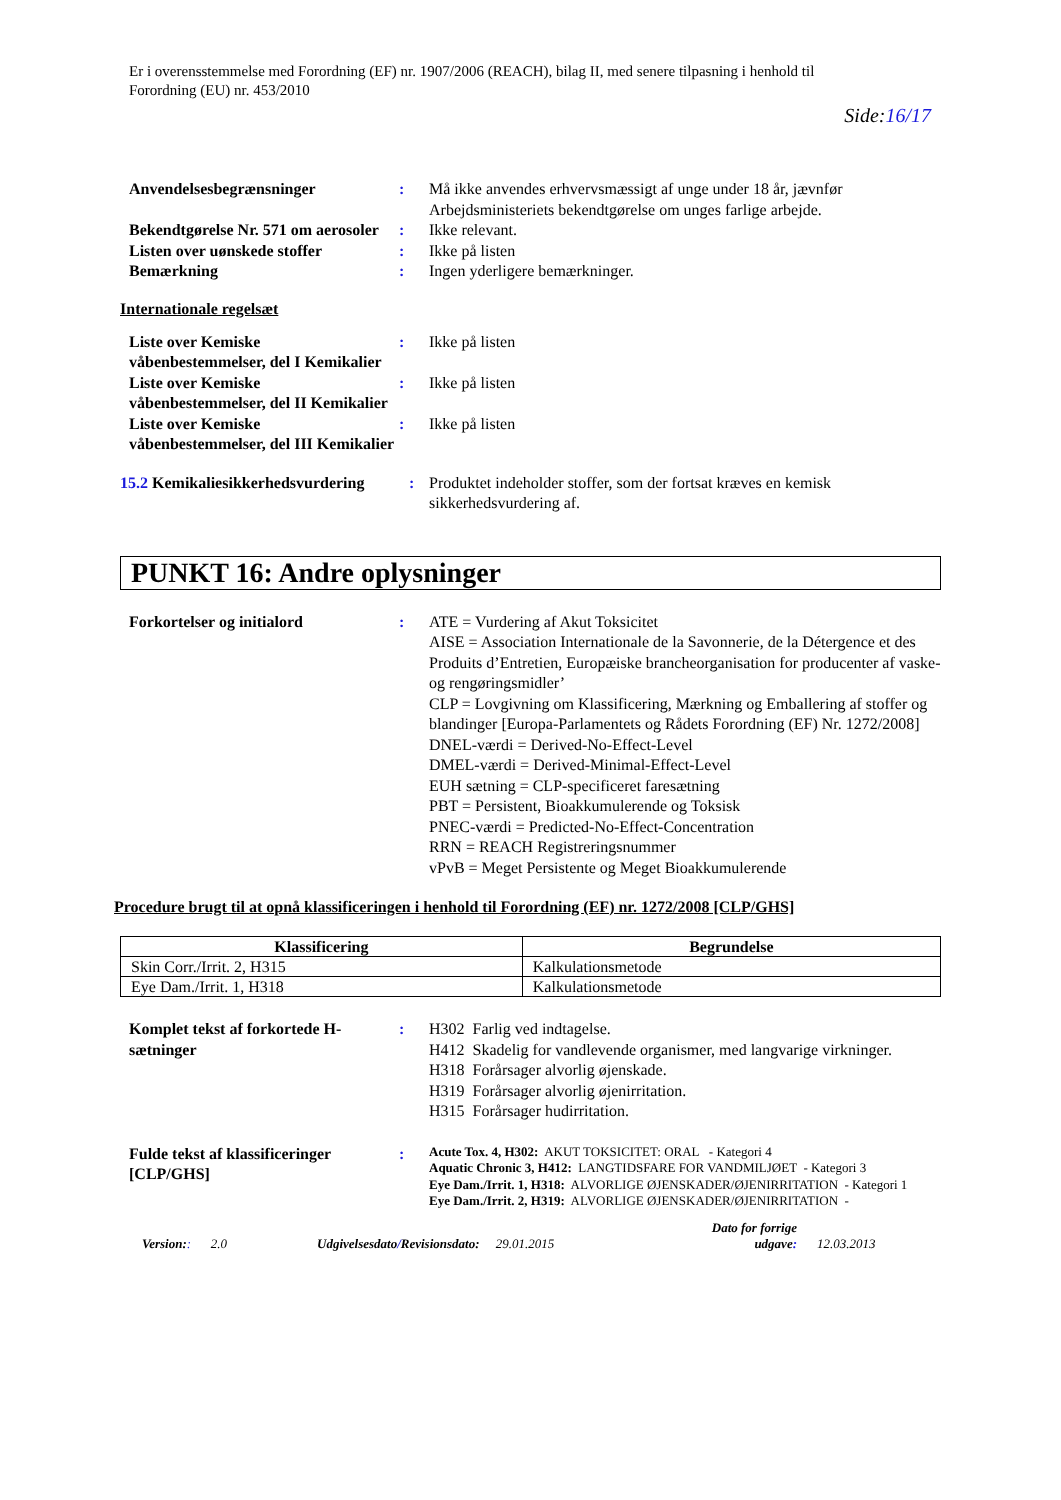Er i overensstemmelse med Forordning (EF) nr. 1907/2006 (REACH), bilag II, med senere tilpasning i henhold til
Forordning (EU) nr. 453/2010
Side:16/17
Anvendelsesbegrænsninger : Må ikke anvendes erhvervsmæssigt af unge under 18 år, jævnfør Arbejdsministeriets bekendtgørelse om unges farlige arbejde.
Bekendtgørelse Nr. 571 om aerosoler
: Ikke relevant.
Listen over uønskede stoffer : Ikke på listen
Bemærkning : Ingen yderligere bemærkninger.
Internationale regelsæt
Liste over Kemiske våbenbestemmelser, del I Kemikalier
: Ikke på listen
Liste over Kemiske våbenbestemmelser, del II Kemikalier
: Ikke på listen
Liste over Kemiske våbenbestemmelser, del III Kemikalier
: Ikke på listen
15.2 Kemikaliesikkerhedsvurdering : Produktet indeholder stoffer, som der fortsat kræves en kemisk sikkerhedsvurdering af.
PUNKT 16: Andre oplysninger
Forkortelser og initialord : ATE = Vurdering af Akut Toksicitet
AISE = Association Internationale de la Savonnerie, de la Détergence et des Produits d’Entretien, Europæiske brancheorganisation for producenter af vaske- og rengøringsmidler’
CLP = Lovgivning om Klassificering, Mærkning og Emballering af stoffer og blandinger [Europa-Parlamentets og Rådets Forordning (EF) Nr. 1272/2008]
DNEL-værdi = Derived-No-Effect-Level
DMEL-værdi = Derived-Minimal-Effect-Level
EUH sætning = CLP-specificeret faresætning
PBT = Persistent, Bioakkumulerende og Toksisk
PNEC-værdi = Predicted-No-Effect-Concentration
RRN = REACH Registreringsnummer
vPvB = Meget Persistente og Meget Bioakkumulerende
Procedure brugt til at opnå klassificeringen i henhold til Forordning (EF) nr. 1272/2008 [CLP/GHS]
| Klassificering | Begrundelse |
| --- | --- |
| Skin Corr./Irrit. 2, H315 | Kalkulationsmetode |
| Eye Dam./Irrit. 1, H318 | Kalkulationsmetode |
Komplet tekst af forkortede H-sætninger
: H302 Farlig ved indtagelse.
H412 Skadelig for vandlevende organismer, med langvarige virkninger.
H318 Forårsager alvorlig øjenskade.
H319 Forårsager alvorlig øjenirritation.
H315 Forårsager hudirritation.
Fulde tekst af klassificeringer [CLP/GHS]
:
Acute Tox. 4, H302: AKUT TOKSICITET: ORAL - Kategori 4
Aquatic Chronic 3, H412: LANGTIDSFARE FOR VANDMILJØET - Kategori 3
Eye Dam./Irrit. 1, H318: ALVORLIGE ØJENSKADER/ØJENIRRITATION - Kategori 1
Eye Dam./Irrit. 2, H319: ALVORLIGE ØJENSKADER/ØJENIRRITATION -
Version:: 2.0
Udgivelsesdato/Revisionsdato: 29.01.2015
Dato for forrige udgave:
12.03.2013